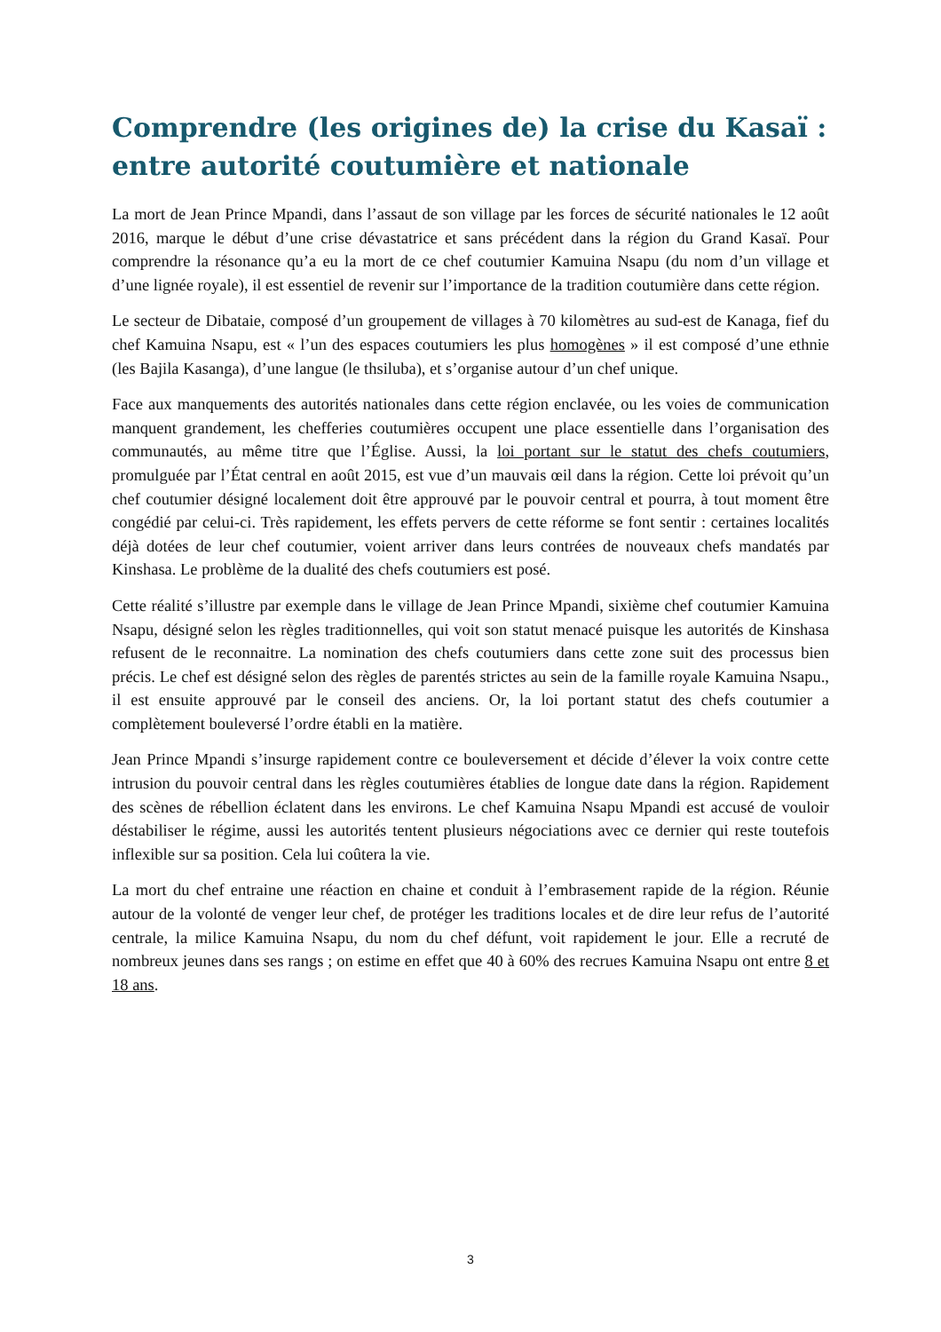Comprendre (les origines de) la crise du Kasaï : entre autorité coutumière et nationale
La mort de Jean Prince Mpandi, dans l’assaut de son village par les forces de sécurité nationales le 12 août 2016, marque le début d’une crise dévastatrice et sans précédent dans la région du Grand Kasaï. Pour comprendre la résonance qu’a eu la mort de ce chef coutumier Kamuina Nsapu (du nom d’un village et d’une lignée royale), il est essentiel de revenir sur l’importance de la tradition coutumière dans cette région.
Le secteur de Dibataie, composé d’un groupement de villages à 70 kilomètres au sud-est de Kanaga, fief du chef Kamuina Nsapu, est « l’un des espaces coutumiers les plus homogènes » il est composé d’une ethnie (les Bajila Kasanga), d’une langue (le thsiluba), et s’organise autour d’un chef unique.
Face aux manquements des autorités nationales dans cette région enclavée, ou les voies de communication manquent grandement, les chefferies coutumières occupent une place essentielle dans l’organisation des communautés, au même titre que l’Église. Aussi, la loi portant sur le statut des chefs coutumiers, promulguée par l’État central en août 2015, est vue d’un mauvais œil dans la région. Cette loi prévoit qu’un chef coutumier désigné localement doit être approuvé par le pouvoir central et pourra, à tout moment être congédié par celui-ci. Très rapidement, les effets pervers de cette réforme se font sentir : certaines localités déjà dotées de leur chef coutumier, voient arriver dans leurs contrées de nouveaux chefs mandatés par Kinshasa. Le problème de la dualité des chefs coutumiers est posé.
Cette réalité s’illustre par exemple dans le village de Jean Prince Mpandi, sixième chef coutumier Kamuina Nsapu, désigné selon les règles traditionnelles, qui voit son statut menacé puisque les autorités de Kinshasa refusent de le reconnaitre. La nomination des chefs coutumiers dans cette zone suit des processus bien précis. Le chef est désigné selon des règles de parentés strictes au sein de la famille royale Kamuina Nsapu., il est ensuite approuvé par le conseil des anciens. Or, la loi portant statut des chefs coutumier a complètement bouleversé l’ordre établi en la matière.
Jean Prince Mpandi s’insurge rapidement contre ce bouleversement et décide d’élever la voix contre cette intrusion du pouvoir central dans les règles coutumières établies de longue date dans la région. Rapidement des scènes de rébellion éclatent dans les environs. Le chef Kamuina Nsapu Mpandi est accusé de vouloir déstabiliser le régime, aussi les autorités tentent plusieurs négociations avec ce dernier qui reste toutefois inflexible sur sa position. Cela lui coûtera la vie.
La mort du chef entraine une réaction en chaine et conduit à l’embrasement rapide de la région. Réunie autour de la volonté de venger leur chef, de protéger les traditions locales et de dire leur refus de l’autorité centrale, la milice Kamuina Nsapu, du nom du chef défunt, voit rapidement le jour. Elle a recruté de nombreux jeunes dans ses rangs ; on estime en effet que 40 à 60% des recrues Kamuina Nsapu ont entre 8 et 18 ans.
3